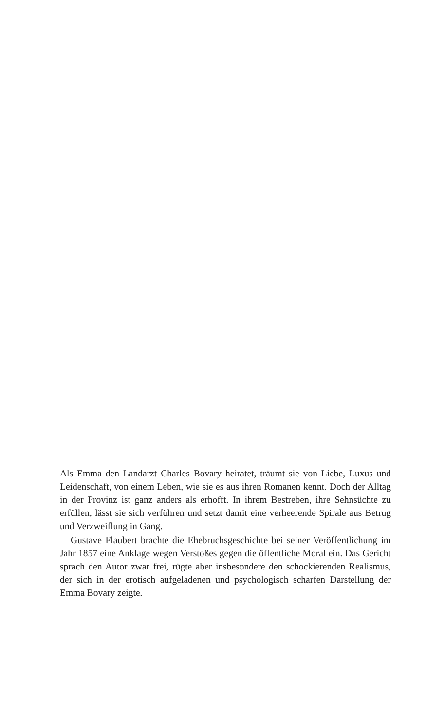Als Emma den Landarzt Charles Bovary heiratet, träumt sie von Liebe, Luxus und Leidenschaft, von einem Leben, wie sie es aus ihren Romanen kennt. Doch der Alltag in der Provinz ist ganz anders als erhofft. In ihrem Bestreben, ihre Sehnsüchte zu erfüllen, lässt sie sich verführen und setzt damit eine verheerende Spirale aus Betrug und Verzweiflung in Gang.
Gustave Flaubert brachte die Ehebruchsgeschichte bei seiner Veröffentlichung im Jahr 1857 eine Anklage wegen Verstoßes gegen die öffentliche Moral ein. Das Gericht sprach den Autor zwar frei, rügte aber insbesondere den schockierenden Realismus, der sich in der erotisch aufgeladenen und psychologisch scharfen Darstellung der Emma Bovary zeigte.